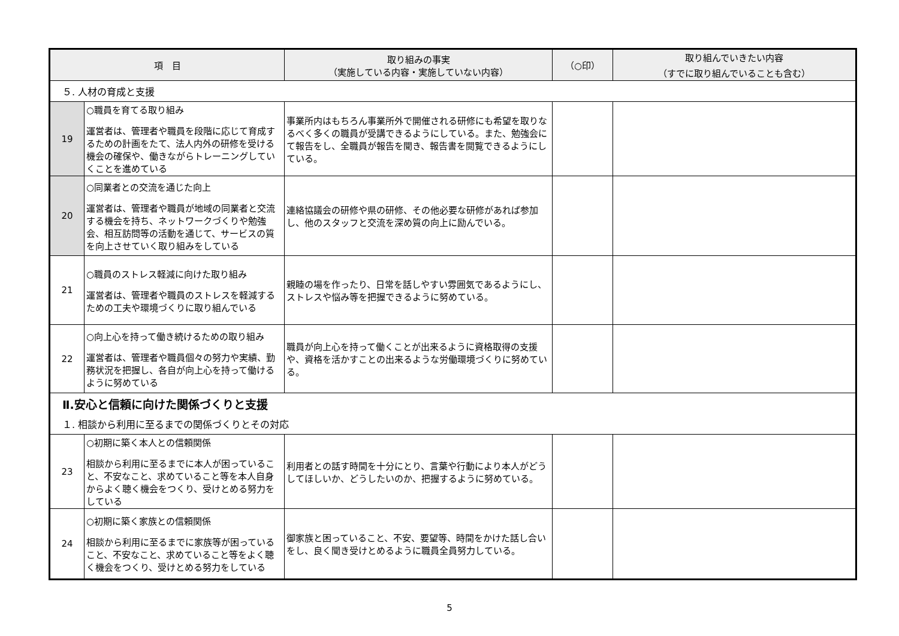| 項 目 | | 取り組みの事実 （実施している内容・実施していない内容） | （○印） | 取り組んでいきたい内容 （すでに取り組んでいることも含む） |
| --- | --- | --- | --- | --- |
| ５. 人材の育成と支援 | | | | |
| 19 | ○職員を育てる取り組み 運営者は、管理者や職員を段階に応じて育成するための計画をたて、法人内外の研修を受ける機会の確保や、働きながらトレーニングしていくことを進めている | 事業所内はもちろん事業所外で開催される研修にも希望を取りなるべく多くの職員が受講できるようにしている。また、勉強会にて報告をし、全職員が報告を聞き、報告書を閲覧できるようにしている。 | | |
| 20 | ○同業者との交流を通じた向上 運営者は、管理者や職員が地域の同業者と交流する機会を持ち、ネットワークづくりや勉強会、相互訪問等の活動を通じて、サービスの質を向上させていく取り組みをしている | 連絡協議会の研修や県の研修、その他必要な研修があれば参加し、他のスタッフと交流を深め質の向上に励んでいる。 | | |
| 21 | ○職員のストレス軽減に向けた取り組み 運営者は、管理者や職員のストレスを軽減するための工夫や環境づくりに取り組んでいる | 親睦の場を作ったり、日常を話しやすい雰囲気であるようにし、ストレスや悩み等を把握できるように努めている。 | | |
| 22 | ○向上心を持って働き続けるための取り組み 運営者は、管理者や職員個々の努力や実績、勤務状況を把握し、各自が向上心を持って働けるように努めている | 職員が向上心を持って働くことが出来るように資格取得の支援や、資格を活かすことの出来るような労働環境づくりに努めている。 | | |
| Ⅱ.安心と信頼に向けた関係づくりと支援 | | | | |
| １. 相談から利用に至るまでの関係づくりとその対応 | | | | |
| 23 | ○初期に築く本人との信頼関係 相談から利用に至るまでに本人が困っていること、不安なこと、求めていること等を本人自身からよく聴く機会をつくり、受けとめる努力をしている | 利用者との話す時間を十分にとり、言葉や行動により本人がどうしてほしいか、どうしたいのか、把握するように努めている。 | | |
| 24 | ○初期に築く家族との信頼関係 相談から利用に至るまでに家族等が困っていること、不安なこと、求めていること等をよく聴く機会をつくり、受けとめる努力をしている | 御家族と困っていること、不安、要望等、時間をかけた話し合いをし、良く聞き受けとめるように職員全員努力している。 | | |
5